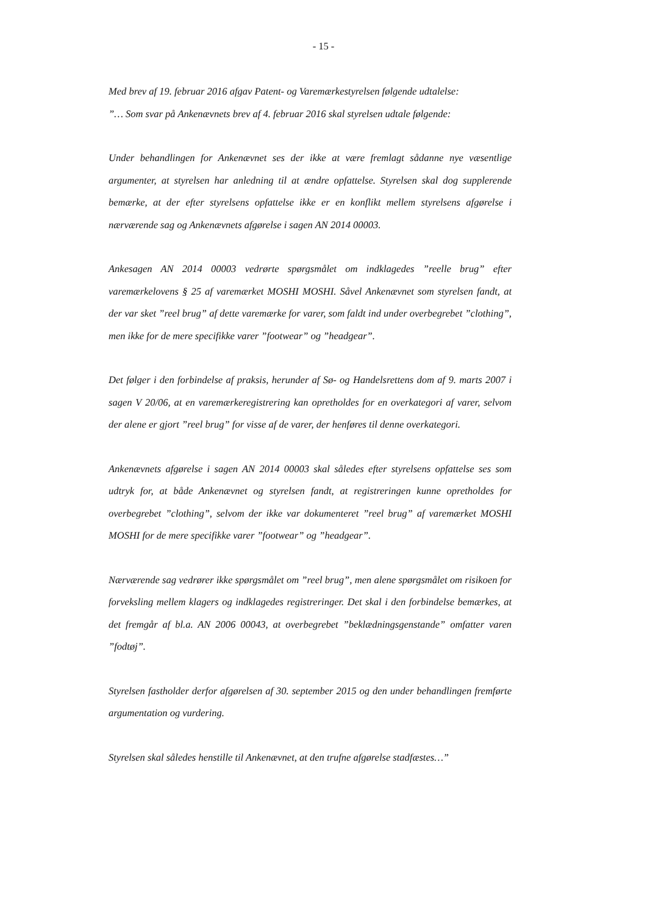- 15 -
Med brev af 19. februar 2016 afgav Patent- og Varemærkestyrelsen følgende udtalelse:
”… Som svar på Ankenævnets brev af 4. februar 2016 skal styrelsen udtale følgende:
Under behandlingen for Ankenævnet ses der ikke at være fremlagt sådanne nye væsentlige argumenter, at styrelsen har anledning til at ændre opfattelse. Styrelsen skal dog supplerende bemærke, at der efter styrelsens opfattelse ikke er en konflikt mellem styrelsens afgørelse i nærværende sag og Ankenævnets afgørelse i sagen AN 2014 00003.
Ankesagen AN 2014 00003 vedrørte spørgsmålet om indklagedes ”reelle brug” efter varemærkelovens § 25 af varemærket MOSHI MOSHI. Såvel Ankenævnet som styrelsen fandt, at der var sket ”reel brug” af dette varemærke for varer, som faldt ind under overbegrebet ”clothing”, men ikke for de mere specifikke varer ”footwear” og ”headgear”.
Det følger i den forbindelse af praksis, herunder af Sø- og Handelsrettens dom af 9. marts 2007 i sagen V 20/06, at en varemærkeregistrering kan opretholdes for en overkategori af varer, selvom der alene er gjort ”reel brug” for visse af de varer, der henføres til denne overkategori.
Ankenævnets afgørelse i sagen AN 2014 00003 skal således efter styrelsens opfattelse ses som udtryk for, at både Ankenævnet og styrelsen fandt, at registreringen kunne opretholdes for overbegrebet ”clothing”, selvom der ikke var dokumenteret ”reel brug” af varemærket MOSHI MOSHI for de mere specifikke varer ”footwear” og ”headgear”.
Nærværende sag vedrører ikke spørgsmålet om ”reel brug”, men alene spørgsmålet om risikoen for forveksling mellem klagers og indklagedes registreringer. Det skal i den forbindelse bemærkes, at det fremgår af bl.a. AN 2006 00043, at overbegrebet ”beklædningsgenstande” omfatter varen ”fodtøj”.
Styrelsen fastholder derfor afgørelsen af 30. september 2015 og den under behandlingen fremførte argumentation og vurdering.
Styrelsen skal således henstille til Ankenævnet, at den trufne afgørelse stadfæstes…”